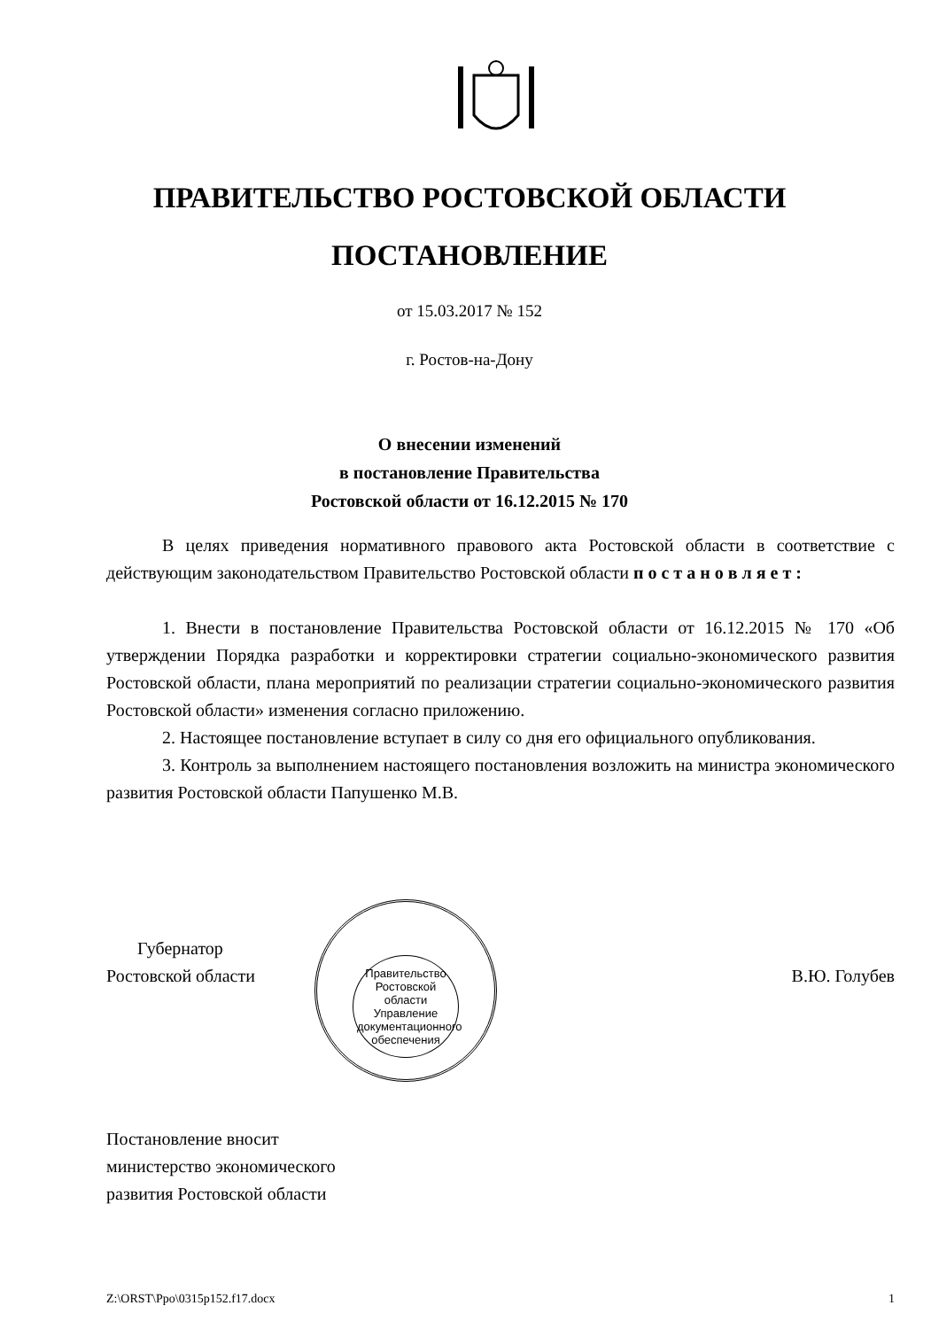ПРАВИТЕЛЬСТВО РОСТОВСКОЙ ОБЛАСТИ
ПОСТАНОВЛЕНИЕ
от 15.03.2017 № 152
г. Ростов-на-Дону
О внесении изменений
в постановление Правительства
Ростовской области от 16.12.2015 № 170
В целях приведения нормативного правового акта Ростовской области в соответствие с действующим законодательством Правительство Ростовской области п о с т а н о в л я е т :
1. Внести в постановление Правительства Ростовской области от 16.12.2015 № 170 «Об утверждении Порядка разработки и корректировки стратегии социально-экономического развития Ростовской области, плана мероприятий по реализации стратегии социально-экономического развития Ростовской области» изменения согласно приложению.
2. Настоящее постановление вступает в силу со дня его официального опубликования.
3. Контроль за выполнением настоящего постановления возложить на министра экономического развития Ростовской области Папушенко М.В.
Правительство Ростовской области
Управление документационного обеспечения
Губернатор
Ростовской области
В.Ю. Голубев
Постановление вносит
министерство экономического
развития Ростовской области
Z:\ORST\Ppo\0315p152.f17.docx 1